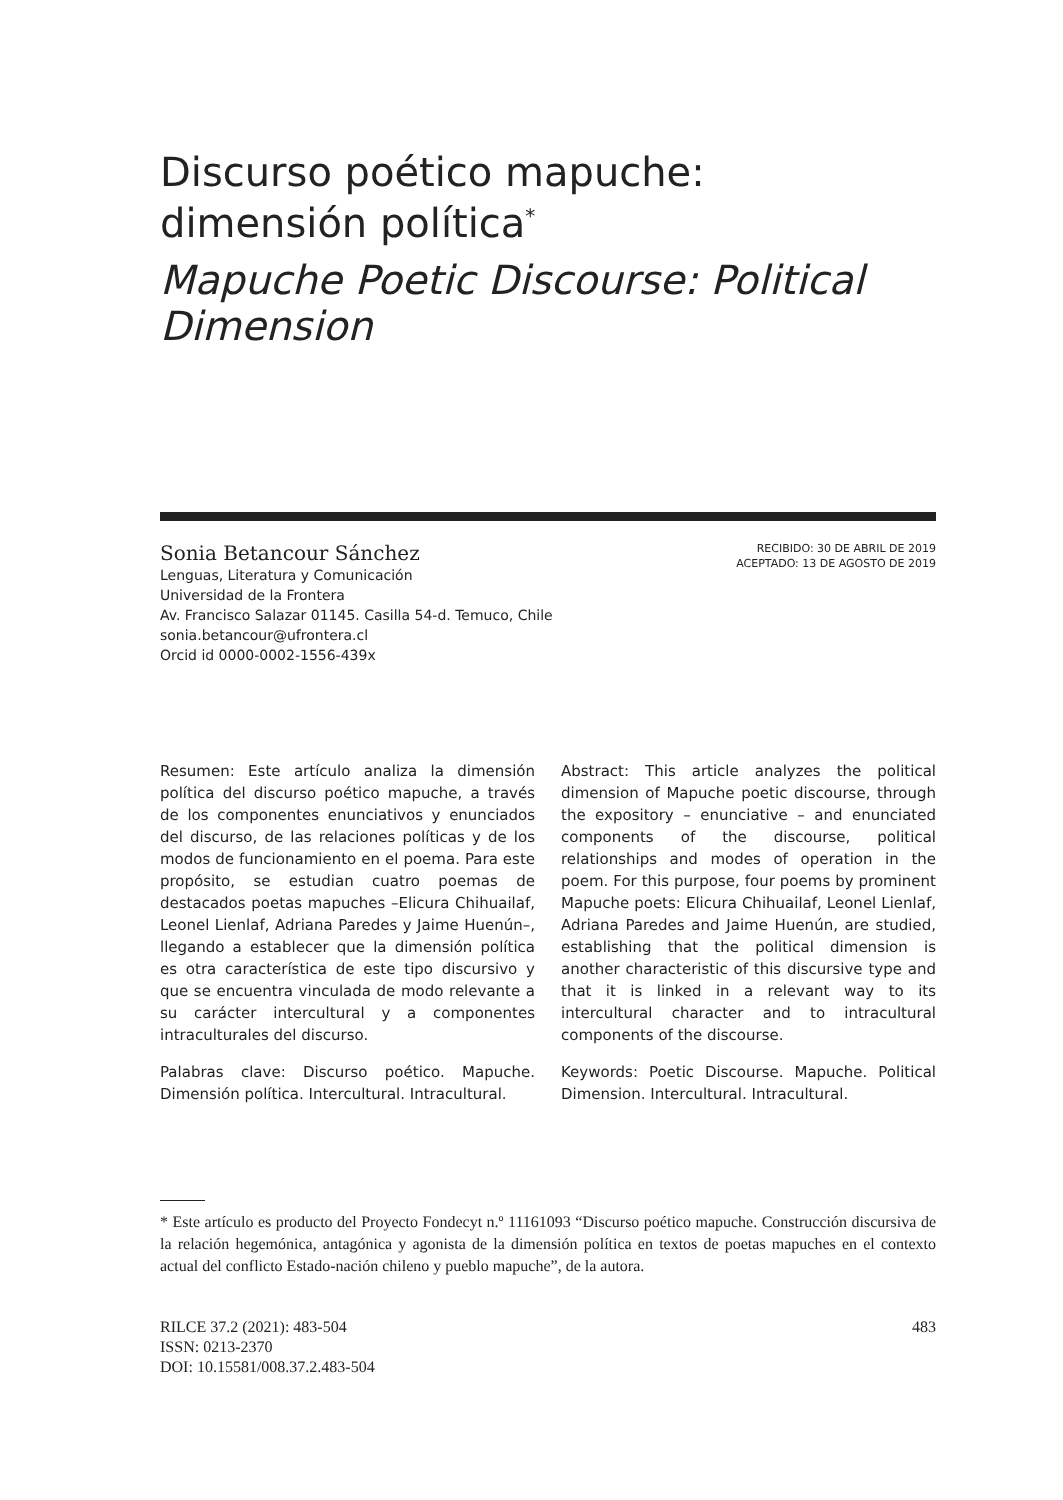Discurso poético mapuche:
dimensión política<sup>*</sup>
Mapuche Poetic Discourse: Political Dimension
Sonia Betancour Sánchez
Lenguas, Literatura y Comunicación
Universidad de la Frontera
Av. Francisco Salazar 01145. Casilla 54-d. Temuco, Chile
sonia.betancour@ufrontera.cl
Orcid id 0000-0002-1556-439x
RECIBIDO: 30 DE ABRIL DE 2019
ACEPTADO: 13 DE AGOSTO DE 2019
Resumen: Este artículo analiza la dimensión política del discurso poético mapuche, a través de los componentes enunciativos y enunciados del discurso, de las relaciones políticas y de los modos de funcionamiento en el poema. Para este propósito, se estudian cuatro poemas de destacados poetas mapuches –Elicura Chihuailaf, Leonel Lienlaf, Adriana Paredes y Jaime Huenún–, llegando a establecer que la dimensión política es otra característica de este tipo discursivo y que se encuentra vinculada de modo relevante a su carácter intercultural y a componentes intraculturales del discurso.
Palabras clave: Discurso poético. Mapuche. Dimensión política. Intercultural. Intracultural.
Abstract: This article analyzes the political dimension of Mapuche poetic discourse, through the expository – enunciative – and enunciated components of the discourse, political relationships and modes of operation in the poem. For this purpose, four poems by prominent Mapuche poets: Elicura Chihuailaf, Leonel Lienlaf, Adriana Paredes and Jaime Huenún, are studied, establishing that the political dimension is another characteristic of this discursive type and that it is linked in a relevant way to its intercultural character and to intracultural components of the discourse.
Keywords: Poetic Discourse. Mapuche. Political Dimension. Intercultural. Intracultural.
* Este artículo es producto del Proyecto Fondecyt n.º 11161093 “Discurso poético mapuche. Construcción discursiva de la relación hegemónica, antagónica y agonista de la dimensión política en textos de poetas mapuches en el contexto actual del conflicto Estado-nación chileno y pueblo mapuche”, de la autora.
RILCE 37.2 (2021): 483-504
ISSN: 0213-2370
DOI: 10.15581/008.37.2.483-504
483